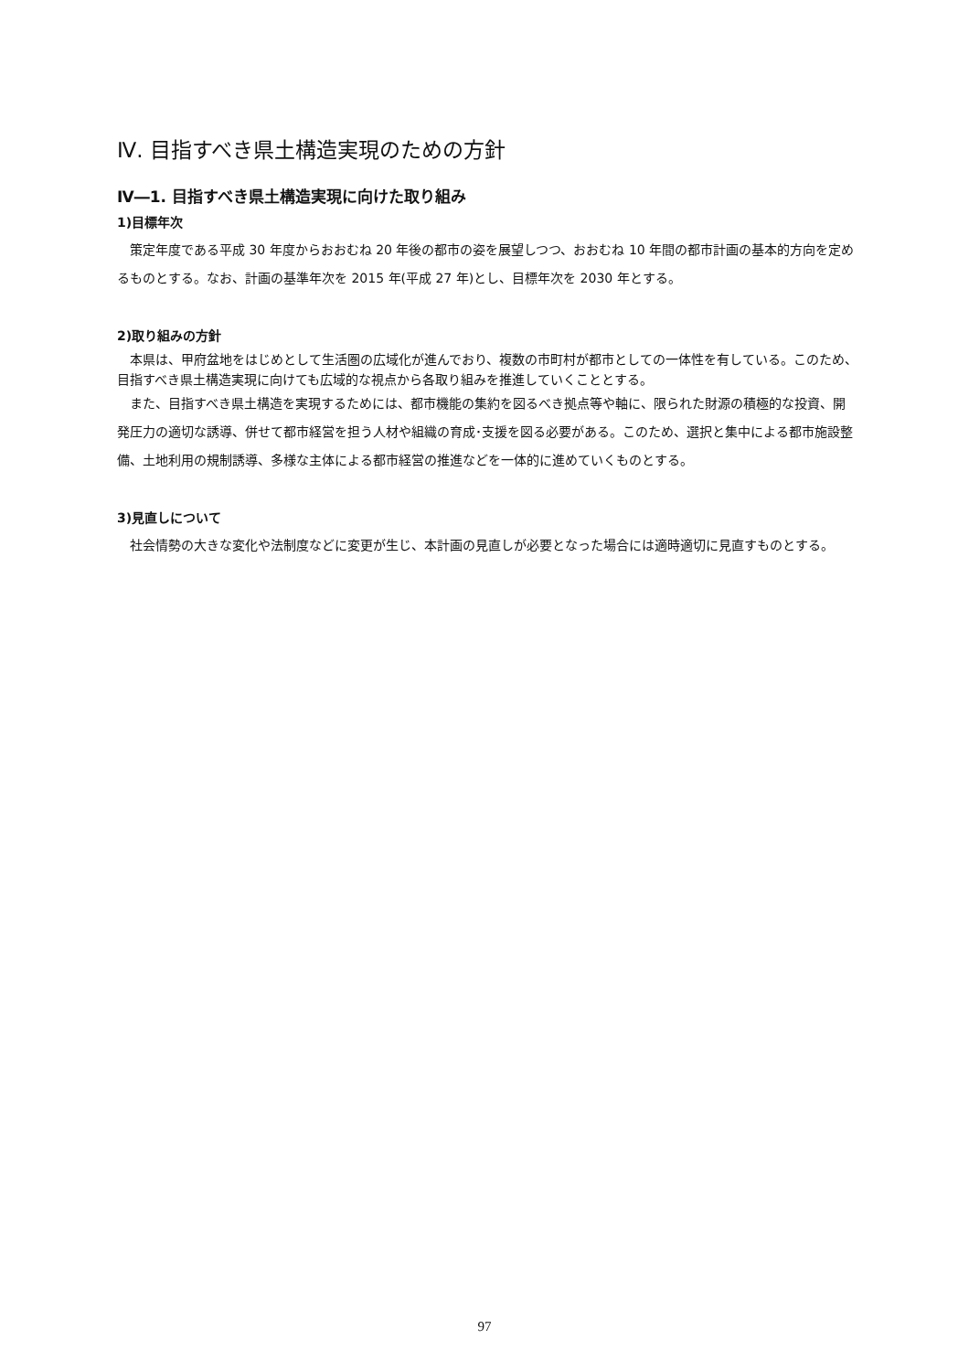Ⅳ. 目指すべき県土構造実現のための方針
Ⅳ―1. 目指すべき県土構造実現に向けた取り組み
1)目標年次
策定年度である平成 30 年度からおおむね 20 年後の都市の姿を展望しつつ、おおむね 10 年間の都市計画の基本的方向を定めるものとする。なお、計画の基準年次を 2015 年(平成 27 年)とし、目標年次を 2030 年とする。
2)取り組みの方針
本県は、甲府盆地をはじめとして生活圏の広域化が進んでおり、複数の市町村が都市としての一体性を有している。このため、目指すべき県土構造実現に向けても広域的な視点から各取り組みを推進していくこととする。
また、目指すべき県土構造を実現するためには、都市機能の集約を図るべき拠点等や軸に、限られた財源の積極的な投資、開発圧力の適切な誘導、併せて都市経営を担う人材や組織の育成･支援を図る必要がある。このため、選択と集中による都市施設整備、土地利用の規制誘導、多様な主体による都市経営の推進などを一体的に進めていくものとする。
3)見直しについて
社会情勢の大きな変化や法制度などに変更が生じ、本計画の見直しが必要となった場合には適時適切に見直すものとする。
97